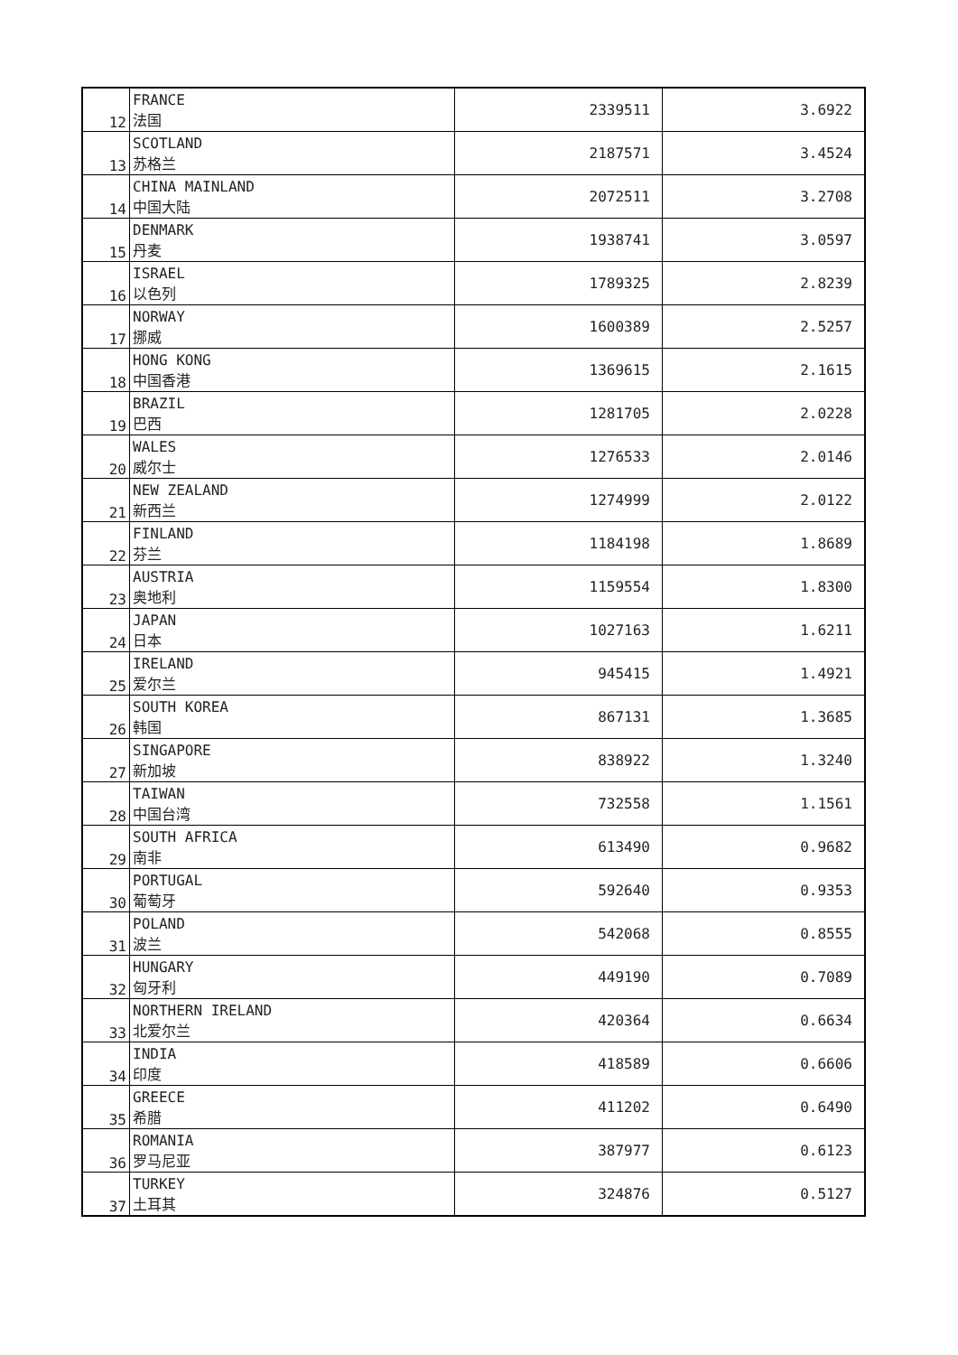| 12 | FRANCE 法国 | 2339511 | 3.6922 |
| 13 | SCOTLAND 苏格兰 | 2187571 | 3.4524 |
| 14 | CHINA MAINLAND 中国大陆 | 2072511 | 3.2708 |
| 15 | DENMARK 丹麦 | 1938741 | 3.0597 |
| 16 | ISRAEL 以色列 | 1789325 | 2.8239 |
| 17 | NORWAY 挪威 | 1600389 | 2.5257 |
| 18 | HONG KONG 中国香港 | 1369615 | 2.1615 |
| 19 | BRAZIL 巴西 | 1281705 | 2.0228 |
| 20 | WALES 威尔士 | 1276533 | 2.0146 |
| 21 | NEW ZEALAND 新西兰 | 1274999 | 2.0122 |
| 22 | FINLAND 芬兰 | 1184198 | 1.8689 |
| 23 | AUSTRIA 奥地利 | 1159554 | 1.8300 |
| 24 | JAPAN 日本 | 1027163 | 1.6211 |
| 25 | IRELAND 爱尔兰 | 945415 | 1.4921 |
| 26 | SOUTH KOREA 韩国 | 867131 | 1.3685 |
| 27 | SINGAPORE 新加坡 | 838922 | 1.3240 |
| 28 | TAIWAN 中国台湾 | 732558 | 1.1561 |
| 29 | SOUTH AFRICA 南非 | 613490 | 0.9682 |
| 30 | PORTUGAL 葡萄牙 | 592640 | 0.9353 |
| 31 | POLAND 波兰 | 542068 | 0.8555 |
| 32 | HUNGARY 匈牙利 | 449190 | 0.7089 |
| 33 | NORTHERN IRELAND 北爱尔兰 | 420364 | 0.6634 |
| 34 | INDIA 印度 | 418589 | 0.6606 |
| 35 | GREECE 希腊 | 411202 | 0.6490 |
| 36 | ROMANIA 罗马尼亚 | 387977 | 0.6123 |
| 37 | TURKEY 土耳其 | 324876 | 0.5127 |